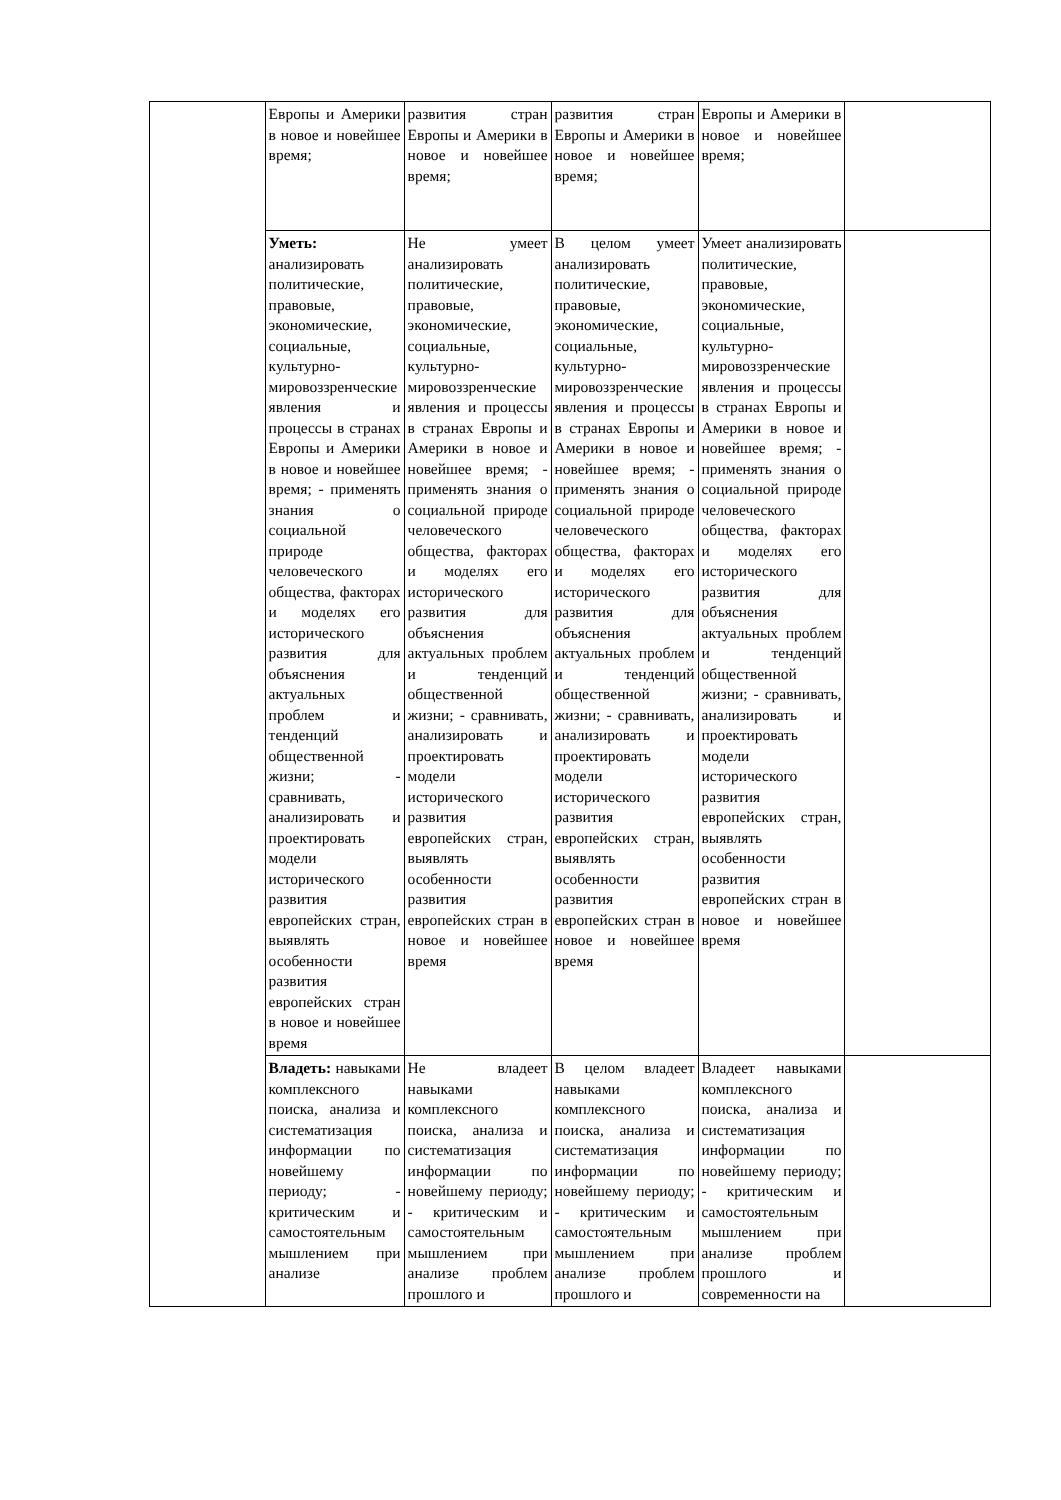| | Европы и Америки в новое и новейшее время; | развития стран Европы и Америки в новое и новейшее время; | развития стран Европы и Америки в новое и новейшее время; | Европы и Америки в новое и новейшее время; | |
| | Уметь: анализировать политические, правовые, экономические, социальные, культурно-мировоззренческие явления и процессы в странах Европы и Америки в новое и новейшее время; - применять знания о социальной природе человеческого общества, факторах и моделях его исторического развития для объяснения актуальных проблем и тенденций общественной жизни; - сравнивать, анализировать и проектировать модели исторического развития европейских стран, выявлять особенности развития европейских стран в новое и новейшее время | Не умеет анализировать политические, правовые, экономические, социальные, культурно-мировоззренческие явления и процессы в странах Европы и Америки в новое и новейшее время; - применять знания о социальной природе человеческого общества, факторах и моделях его исторического развития для объяснения актуальных проблем и тенденций общественной жизни; - сравнивать, анализировать и проектировать модели исторического развития европейских стран, выявлять особенности развития европейских стран в новое и новейшее время | В целом умеет анализировать политические, правовые, экономические, социальные, культурно-мировоззренческие явления и процессы в странах Европы и Америки в новое и новейшее время; - применять знания о социальной природе человеческого общества, факторах и моделях его исторического развития для объяснения актуальных проблем и тенденций общественной жизни; - сравнивать, анализировать и проектировать модели исторического развития европейских стран, выявлять особенности развития европейских стран в новое и новейшее время | Умеет анализировать политические, правовые, экономические, социальные, культурно-мировоззренческие явления и процессы в странах Европы и Америки в новое и новейшее время; - применять знания о социальной природе человеческого общества, факторах и моделях его исторического развития для объяснения актуальных проблем и тенденций общественной жизни; - сравнивать, анализировать и проектировать модели исторического развития европейских стран, выявлять особенности развития европейских стран в новое и новейшее время | |
| | Владеть: навыками комплексного поиска, анализа и систематизация информации по новейшему периоду; - критическим и самостоятельным мышлением при анализе | Не владеет навыками комплексного поиска, анализа и систематизация информации по новейшему периоду; - критическим и самостоятельным мышлением при анализе проблем прошлого и | В целом владеет навыками комплексного поиска, анализа и систематизация информации по новейшему периоду; - критическим и самостоятельным мышлением при анализе проблем прошлого и | Владеет навыками комплексного поиска, анализа и систематизация информации по новейшему периоду; - критическим и самостоятельным мышлением при анализе проблем прошлого и современности на | |